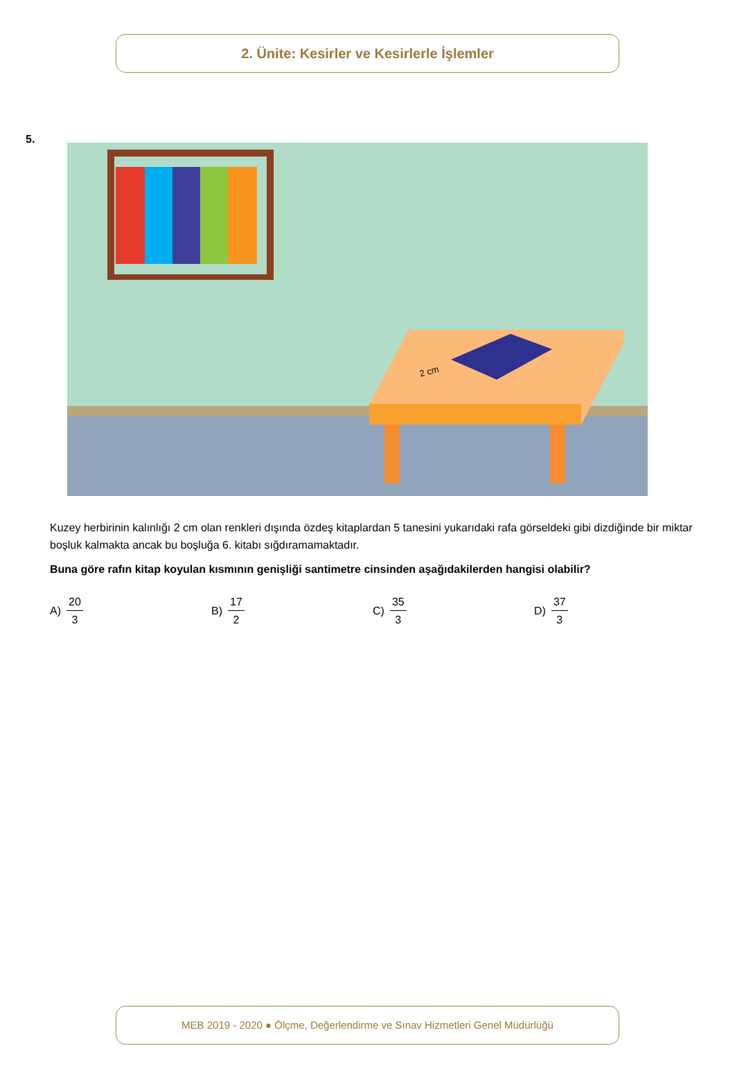2. Ünite: Kesirler ve Kesirlerle İşlemler
5.
2 cm
Kuzey herbirinin kalınlığı 2 cm olan renkleri dışında özdeş kitaplardan 5 tanesini yukarıdaki rafa görseldeki gibi dizdiğinde bir miktar boşluk kalmakta ancak bu boşluğa 6. kitabı sığdıramamaktadır.
Buna göre rafın kitap koyulan kısmının genişliği santimetre cinsinden aşağıdakilerden hangisi olabilir?
A) 20 3 B) 17 2 C) 35 3 D) 37 3
MEB 2019 - 2020 ● Ölçme, Değerlendirme ve Sınav Hizmetleri Genel Müdürlüğü